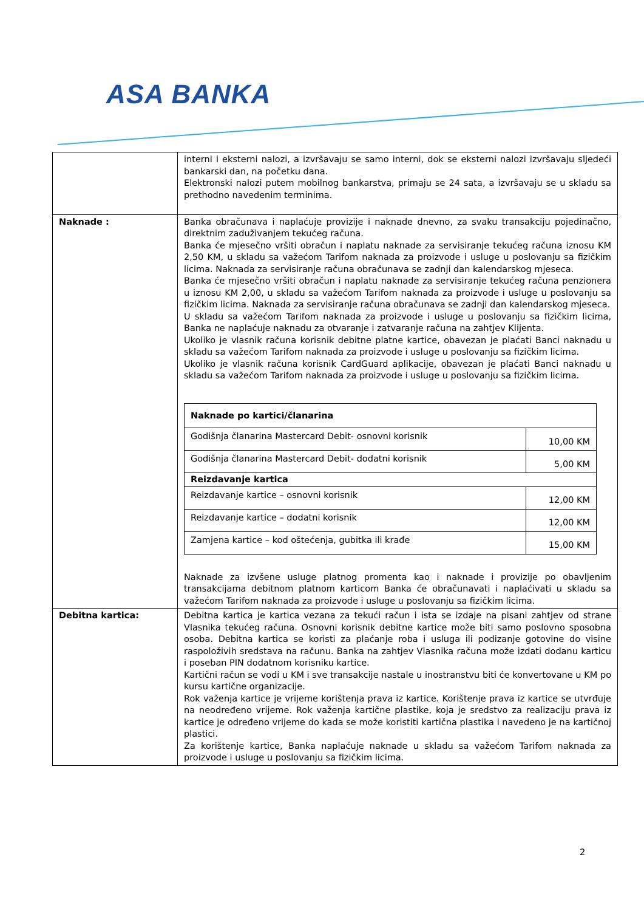ASA BANKA
| | interni i eksterni nalozi, a izvršavaju se samo interni, dok se eksterni nalozi izvršavaju sljedeći bankarski dan, na početku dana. Elektronski nalozi putem mobilnog bankarstva, primaju se 24 sata, a izvršavaju se u skladu sa prethodno navedenim terminima. |
| Naknade : | Banka obračunava i naplaćuje provizije i naknade dnevno, za svaku transakciju pojedinačno, direktnim zaduživanjem tekućeg računa. Banka će mjesečno vršiti obračun i naplatu naknade za servisiranje tekućeg računa iznosu KM 2,50 KM, u skladu sa važećom Tarifom naknada za proizvode i usluge u poslovanju sa fizičkim licima. Naknada za servisiranje računa obračunava se zadnji dan kalendarskog mjeseca. Banka će mjesečno vršiti obračun i naplatu naknade za servisiranje tekućeg računa penzionera u iznosu KM 2,00, u skladu sa važećom Tarifom naknada za proizvode i usluge u poslovanju sa fizičkim licima. Naknada za servisiranje računa obračunava se zadnji dan kalendarskog mjeseca. U skladu sa važećom Tarifom naknada za proizvode i usluge u poslovanju sa fizičkim licima, Banka ne naplaćuje naknadu za otvaranje i zatvaranje računa na zahtjev Klijenta. Ukoliko je vlasnik računa korisnik debitne platne kartice, obavezan je plaćati Banci naknadu u skladu sa važećom Tarifom naknada za proizvode i usluge u poslovanju sa fizičkim licima. Ukoliko je vlasnik računa korisnik CardGuard aplikacije, obavezan je plaćati Banci naknadu u skladu sa važećom Tarifom naknada za proizvode i usluge u poslovanju sa fizičkim licima. / Naknade po kartici/članarina / / / Godišnja članarina Mastercard Debit- osnovni korisnik / 10,00 KM / / Godišnja članarina Mastercard Debit- dodatni korisnik / 5,00 KM / / Reizdavanje kartica / / / Reizdavanje kartice – osnovni korisnik / 12,00 KM / / Reizdavanje kartice – dodatni korisnik / 12,00 KM / / Zamjena kartice – kod oštećenja, gubitka ili krađe / 15,00 KM / Naknade za izvšene usluge platnog promenta kao i naknade i provizije po obavljenim transakcijama debitnom platnom karticom Banka će obračunavati i naplaćivati u skladu sa važećom Tarifom naknada za proizvode i usluge u poslovanju sa fizičkim licima. |
| Debitna kartica: | Debitna kartica je kartica vezana za tekući račun i ista se izdaje na pisani zahtjev od strane Vlasnika tekućeg računa. Osnovni korisnik debitne kartice može biti samo poslovno sposobna osoba. Debitna kartica se koristi za plaćanje roba i usluga ili podizanje gotovine do visine raspoloživih sredstava na računu. Banka na zahtjev Vlasnika računa može izdati dodanu karticu i poseban PIN dodatnom korisniku kartice. Kartični račun se vodi u KM i sve transakcije nastale u inostranstvu biti će konvertovane u KM po kursu kartične organizacije. Rok važenja kartice je vrijeme korištenja prava iz kartice. Korištenje prava iz kartice se utvrđuje na neodređeno vrijeme. Rok važenja kartične plastike, koja je sredstvo za realizaciju prava iz kartice je određeno vrijeme do kada se može koristiti kartična plastika i navedeno je na kartičnoj plastici. Za korištenje kartice, Banka naplaćuje naknade u skladu sa važećom Tarifom naknada za proizvode i usluge u poslovanju sa fizičkim licima. |
2